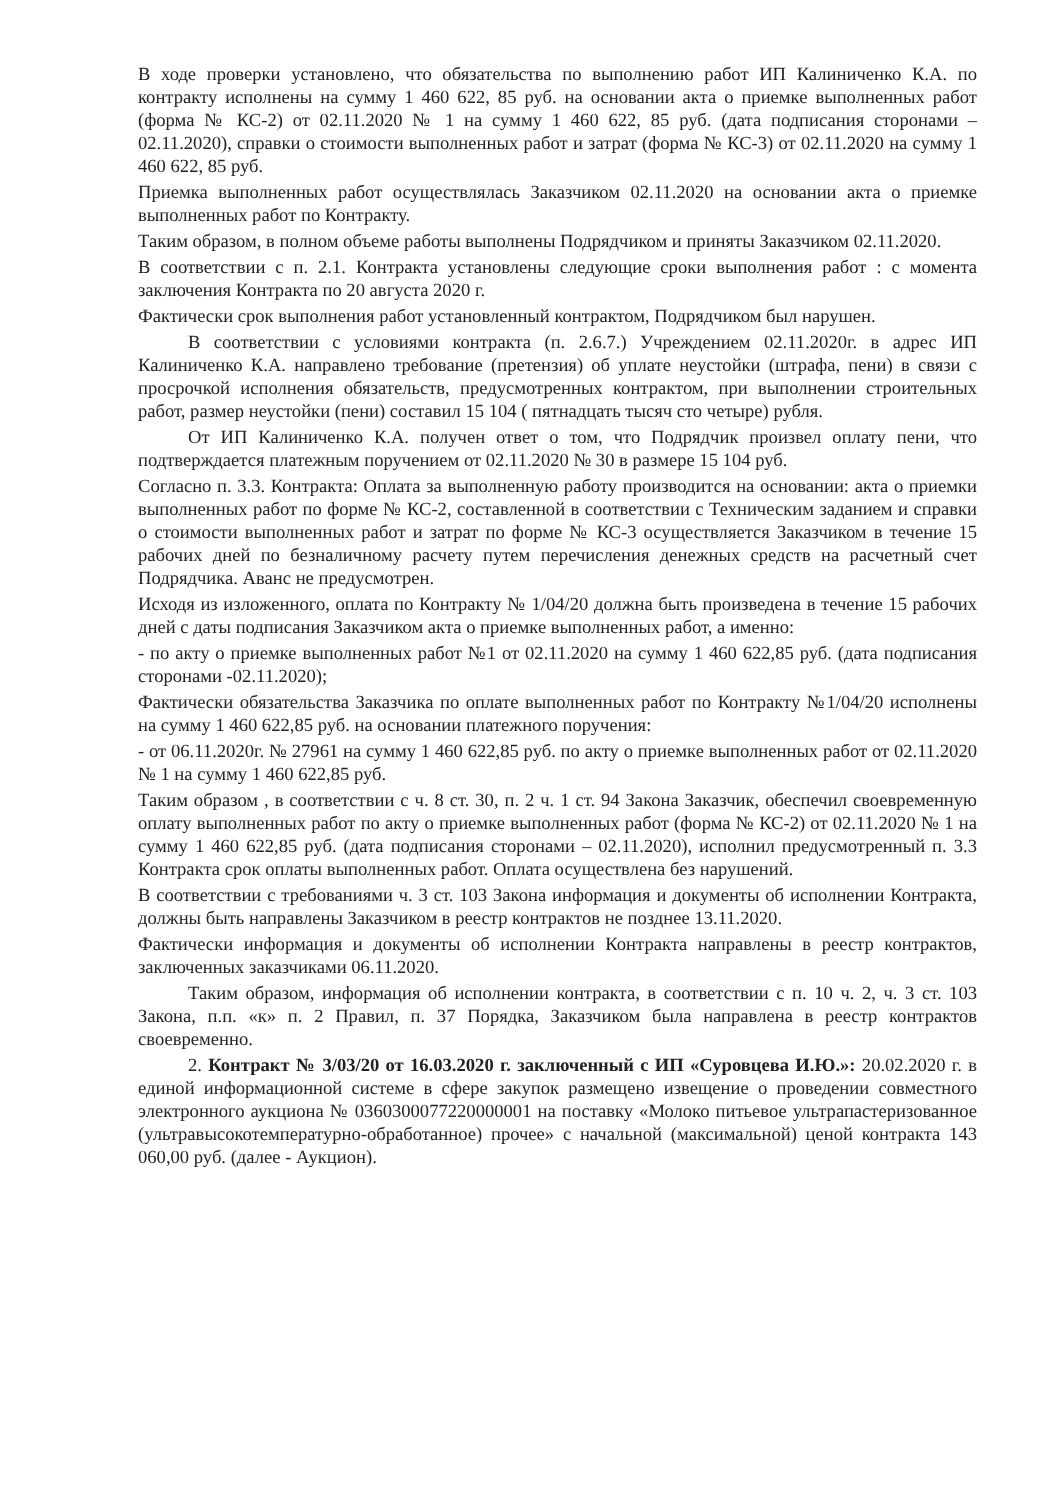В ходе проверки установлено, что обязательства по выполнению работ ИП Калиниченко К.А. по контракту исполнены на сумму 1 460 622, 85 руб. на основании акта о приемке выполненных работ (форма № КС-2) от 02.11.2020 № 1 на сумму 1 460 622, 85 руб. (дата подписания сторонами – 02.11.2020), справки о стоимости выполненных работ и затрат (форма № КС-3) от 02.11.2020 на сумму 1 460 622, 85 руб.
Приемка выполненных работ осуществлялась Заказчиком 02.11.2020 на основании акта о приемке выполненных работ по Контракту.
Таким образом, в полном объеме работы выполнены Подрядчиком и приняты Заказчиком 02.11.2020.
В соответствии с п. 2.1. Контракта установлены следующие сроки выполнения работ : с момента заключения Контракта по 20 августа 2020 г.
Фактически срок выполнения работ установленный контрактом, Подрядчиком был нарушен.
В соответствии с условиями контракта (п. 2.6.7.) Учреждением 02.11.2020г. в адрес ИП Калиниченко К.А. направлено требование (претензия) об уплате неустойки (штрафа, пени) в связи с просрочкой исполнения обязательств, предусмотренных контрактом, при выполнении строительных работ, размер неустойки (пени) составил 15 104 ( пятнадцать тысяч сто четыре) рубля.
От ИП Калиниченко К.А. получен ответ о том, что Подрядчик произвел оплату пени, что подтверждается платежным поручением от 02.11.2020 № 30 в размере 15 104 руб.
Согласно п. 3.3. Контракта: Оплата за выполненную работу производится на основании: акта о приемки выполненных работ по форме № КС-2, составленной в соответствии с Техническим заданием и справки о стоимости выполненных работ и затрат по форме № КС-3 осуществляется Заказчиком в течение 15 рабочих дней по безналичному расчету путем перечисления денежных средств на расчетный счет Подрядчика. Аванс не предусмотрен.
Исходя из изложенного, оплата по Контракту № 1/04/20 должна быть произведена в течение 15 рабочих дней с даты подписания Заказчиком акта о приемке выполненных работ, а именно:
- по акту о приемке выполненных работ №1 от 02.11.2020 на сумму 1 460 622,85 руб. (дата подписания сторонами -02.11.2020);
Фактически обязательства Заказчика по оплате выполненных работ по Контракту №1/04/20 исполнены на сумму 1 460 622,85 руб. на основании платежного поручения:
- от 06.11.2020г. № 27961 на сумму 1 460 622,85 руб. по акту о приемке выполненных работ от 02.11.2020 № 1 на сумму 1 460 622,85 руб.
Таким образом , в соответствии с ч. 8 ст. 30, п. 2 ч. 1 ст. 94 Закона Заказчик, обеспечил своевременную оплату выполненных работ по акту о приемке выполненных работ (форма № КС-2) от 02.11.2020 № 1 на сумму 1 460 622,85 руб. (дата подписания сторонами – 02.11.2020), исполнил предусмотренный п. 3.3 Контракта срок оплаты выполненных работ. Оплата осуществлена без нарушений.
В соответствии с требованиями ч. 3 ст. 103 Закона информация и документы об исполнении Контракта, должны быть направлены Заказчиком в реестр контрактов не позднее 13.11.2020.
Фактически информация и документы об исполнении Контракта направлены в реестр контрактов, заключенных заказчиками 06.11.2020.
Таким образом, информация об исполнении контракта, в соответствии с п. 10 ч. 2, ч. 3 ст. 103 Закона, п.п. «к» п. 2 Правил, п. 37 Порядка, Заказчиком была направлена в реестр контрактов своевременно.
2. Контракт № 3/03/20 от 16.03.2020 г. заключенный с ИП «Суровцева И.Ю.»: 20.02.2020 г. в единой информационной системе в сфере закупок размещено извещение о проведении совместного электронного аукциона № 0360300077220000001 на поставку «Молоко питьевое ультрапастеризованное (ультравысокотемпературно-обработанное) прочее» с начальной (максимальной) ценой контракта 143 060,00 руб. (далее - Аукцион).